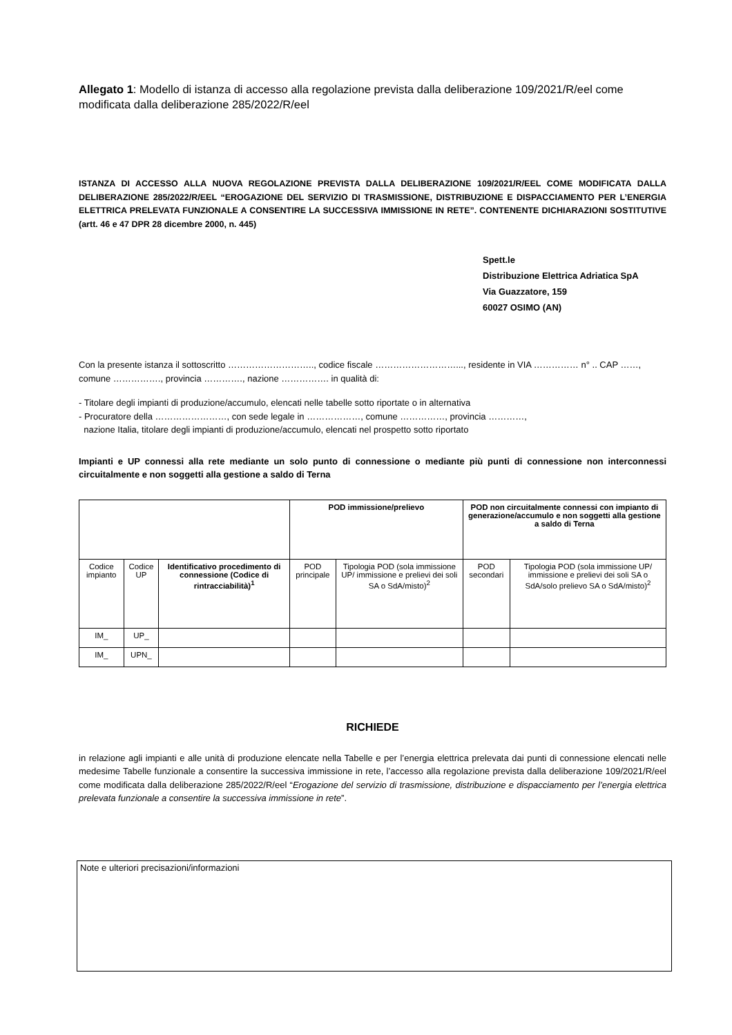Allegato 1: Modello di istanza di accesso alla regolazione prevista dalla deliberazione 109/2021/R/eel come modificata dalla deliberazione 285/2022/R/eel
ISTANZA DI ACCESSO ALLA NUOVA REGOLAZIONE PREVISTA DALLA DELIBERAZIONE 109/2021/R/EEL COME MODIFICATA DALLA DELIBERAZIONE 285/2022/R/EEL “EROGAZIONE DEL SERVIZIO DI TRASMISSIONE, DISTRIBUZIONE E DISPACCIAMENTO PER L’ENERGIA ELETTRICA PRELEVATA FUNZIONALE A CONSENTIRE LA SUCCESSIVA IMMISSIONE IN RETE”. CONTENENTE DICHIARAZIONI SOSTITUTIVE (artt. 46 e 47 DPR 28 dicembre 2000, n. 445)
Spett.le
Distribuzione Elettrica Adriatica SpA
Via Guazzatore, 159
60027 OSIMO (AN)
Con la presente istanza il sottoscritto ……………………….., codice fiscale ………………………..., residente in VIA …………… n° .. CAP ……, comune ……………., provincia …………., nazione ……………. in qualità di:
- Titolare degli impianti di produzione/accumulo, elencati nelle tabelle sotto riportate o in alternativa
- Procuratore della ……………………, con sede legale in ………………, comune ……………, provincia …………,
nazione Italia, titolare degli impianti di produzione/accumulo, elencati nel prospetto sotto riportato
Impianti e UP connessi alla rete mediante un solo punto di connessione o mediante più punti di connessione non interconnessi circuitalmente e non soggetti alla gestione a saldo di Terna
| | | | POD immissione/prelievo | | POD non circuitalmente connessi con impianto di generazione/accumulo e non soggetti alla gestione a saldo di Terna | |
| --- | --- | --- | --- | --- | --- | --- |
| Codice impianto | Codice UP | Identificativo procedimento di connessione (Codice di rintracciabilità)<sup>1</sup> | POD principale | Tipologia POD (sola immissione UP/ immissione e prelievi dei soli SA o SdA/misto)<sup>2</sup> | POD secondari | Tipologia POD (sola immissione UP/ immissione e prelievi dei soli SA o SdA/solo prelievo SA o SdA/misto)<sup>2</sup> |
| IM_ | UP_ | | | | | |
| IM_ | UPN_ | | | | | |
RICHIEDE
in relazione agli impianti e alle unità di produzione elencate nella Tabelle e per l’energia elettrica prelevata dai punti di connessione elencati nelle medesime Tabelle funzionale a consentire la successiva immissione in rete, l’accesso alla regolazione prevista dalla deliberazione 109/2021/R/eel come modificata dalla deliberazione 285/2022/R/eel “Erogazione del servizio di trasmissione, distribuzione e dispacciamento per l’energia elettrica prelevata funzionale a consentire la successiva immissione in rete”.
Note e ulteriori precisazioni/informazioni